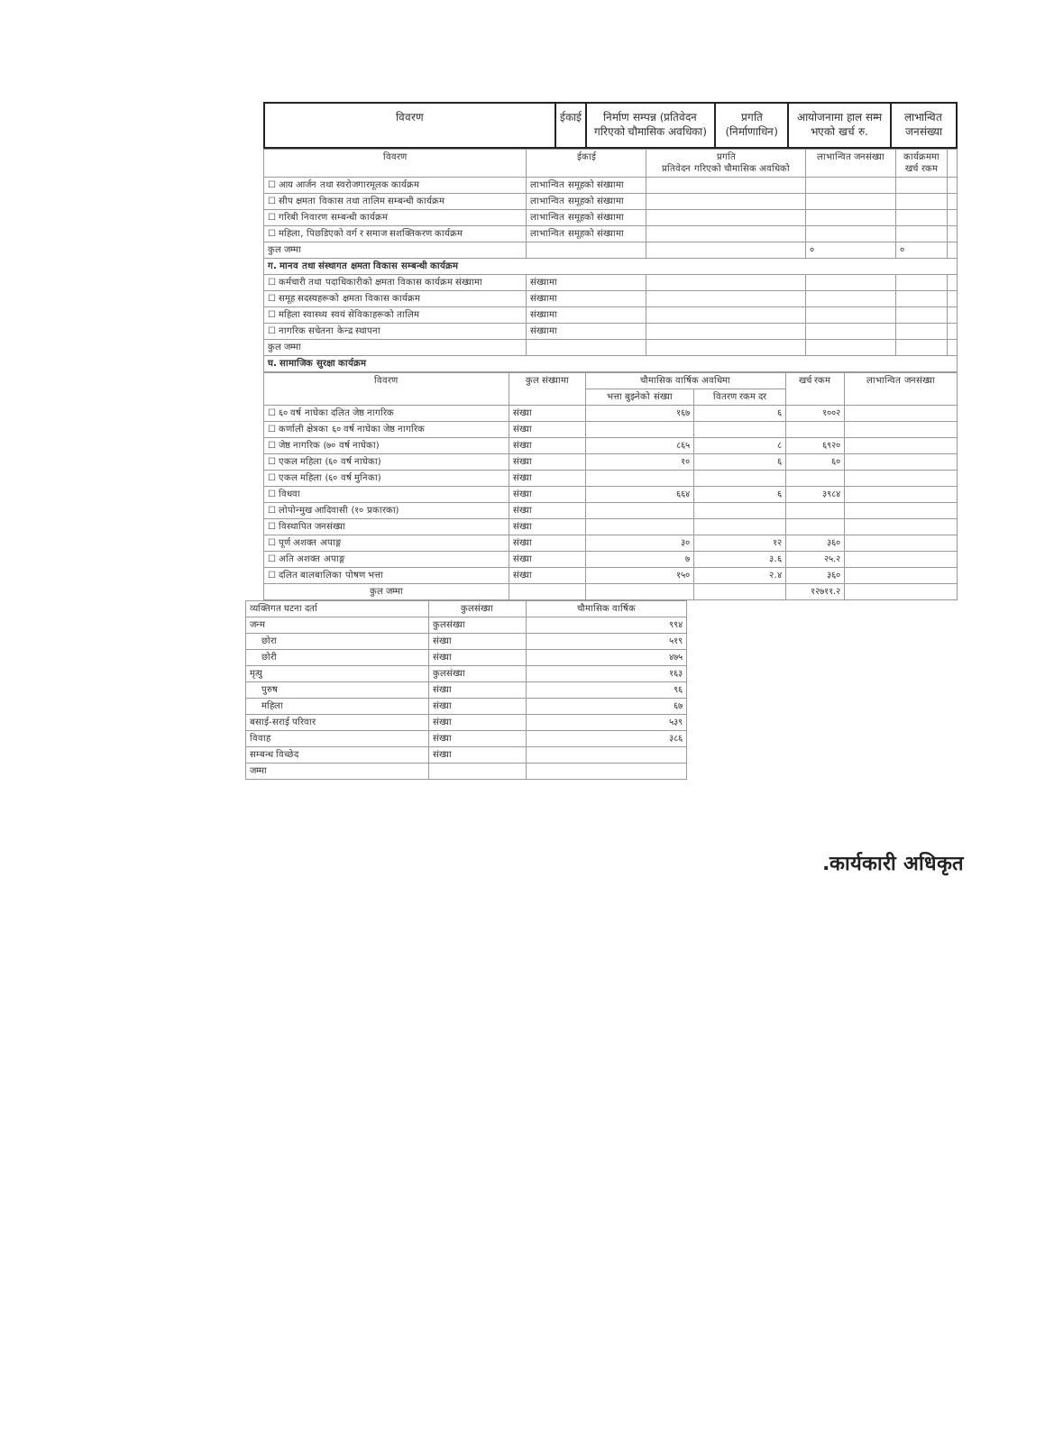| विवरण | ईकाई | निर्माण सम्पन्न (प्रतिवेदन गरिएको चौमासिक अवधिका) | प्रगति (निर्माणाधिन) | आयोजनामा हाल सम्म भएको खर्च रु. | लाभान्वित जनसंख्या |
| --- | --- | --- | --- | --- | --- |
| विवरण | ईकाई | प्रगति प्रतिवेदन गरिएको चौमासिक अवधिको | लाभान्वित जनसंख्या | कार्यक्रममा खर्च रकम | |
| --- | --- | --- | --- | --- | --- |
| ☐ आय आर्जन तथा स्वरोजगारमूलक कार्यक्रम | लाभान्वित समूहको संख्यामा | | | | |
| ☐ सीप क्षमता विकास तथा तालिम सम्बन्धी कार्यक्रम | लाभान्वित समूहको संख्यामा | | | | |
| ☐ गरिबी निवारण सम्बन्धी कार्यक्रम | लाभान्वित समूहको संख्यामा | | | | |
| ☐ महिला, पिछडिएको वर्ग र समाज सशक्तिकरण कार्यक्रम | लाभान्वित समूहको संख्यामा | | | | |
| कुल जम्मा | | | ० | ० | |
| ग. मानव तथा संस्थागत क्षमता विकास सम्बन्धी कार्यक्रम | | | | | |
| ☐ कर्मचारी तथा पदाधिकारीको क्षमता विकास कार्यक्रम संख्यामा | संख्यामा | | | | |
| ☐ समूह सदस्यहरूको क्षमता विकास कार्यक्रम | संख्यामा | | | | |
| ☐ महिला स्वास्थ्य स्वयं सेविकाहरूको तालिम | संख्यामा | | | | |
| ☐ नागरिक सचेतना केन्द्र स्थापना | संख्यामा | | | | |
| कुल जम्मा | | | | | |
| घ. सामाजिक सुरक्षा कार्यक्रम | | | | | |
| विवरण | कुल संख्यामा | चौमासिक वार्षिक अवधिमा | | खर्च रकम | लाभान्वित जनसंख्या |
| --- | --- | --- | --- | --- | --- |
| | | भत्ता बुझ्नेको संख्या | वितरण रकम दर | | |
| ☐ ६० वर्ष नाघेका दलित जेष्ठ नागरिक | संख्या | १६७ | ६ | १००२ | |
| ☐ कर्णाली क्षेत्रका ६० वर्ष नाघेका जेष्ठ नागरिक | संख्या | | | | |
| ☐ जेष्ठ नागरिक (७० वर्ष नाघेका) | संख्या | ८६५ | ८ | ६९२० | |
| ☐ एकल महिला (६० वर्ष नाघेका) | संख्या | १० | ६ | ६० | |
| ☐ एकल महिला (६० वर्ष मुनिका) | संख्या | | | | |
| ☐ विधवा | संख्या | ६६४ | ६ | ३९८४ | |
| ☐ लोपोन्मुख आदिवासी (१० प्रकारका) | संख्या | | | | |
| ☐ विस्थापित जनसंख्या | संख्या | | | | |
| ☐ पूर्ण अशक्त अपाङ्ग | संख्या | ३० | १२ | ३६० | |
| ☐ अति अशक्त अपाङ्ग | संख्या | ७ | ३.६ | २५.२ | |
| ☐ दलित बालबालिका पोषण भत्ता | संख्या | १५० | २.४ | ३६० | |
| कुल जम्मा | | | | १२७११.२ | |
| व्यक्तिगत घटना दर्ता | कुलसंख्या | चौमासिक वार्षिक |
| --- | --- | --- |
| जन्म | कुलसंख्या | ९९४ |
| छोरा | संख्या | ५१९ |
| छोरी | संख्या | ४७५ |
| मृत्यु | कुलसंख्या | १६३ |
| पुरुष | संख्या | ९६ |
| महिला | संख्या | ६७ |
| बसाई-सराई परिवार | संख्या | ५३९ |
| विवाह | संख्या | ३८६ |
| सम्बन्ध विच्छेद | संख्या | |
| जम्मा | | |
.कार्यकारी अधिकृत